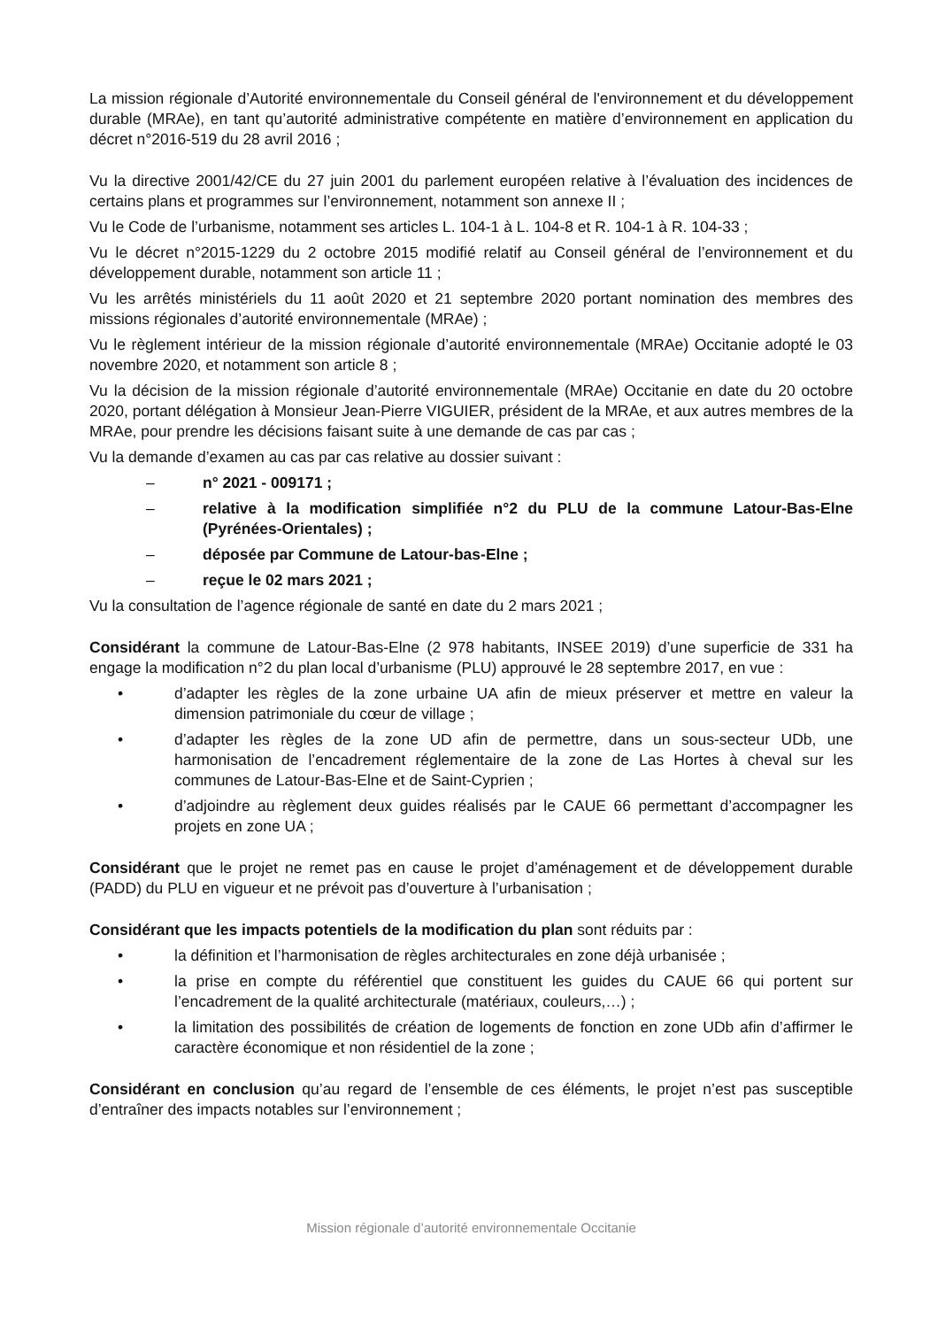La mission régionale d’Autorité environnementale du Conseil général de l'environnement et du développement durable (MRAe), en tant qu’autorité administrative compétente en matière d’environnement en application du décret n°2016-519 du 28 avril 2016 ;
Vu la directive 2001/42/CE du 27 juin 2001 du parlement européen relative à l’évaluation des incidences de certains plans et programmes sur l’environnement, notamment son annexe II ;
Vu le Code de l’urbanisme, notamment ses articles L. 104-1 à L. 104-8 et R. 104-1 à R. 104-33 ;
Vu le décret n°2015-1229 du 2 octobre 2015 modifié relatif au Conseil général de l’environnement et du développement durable, notamment son article 11 ;
Vu les arrêtés ministériels du 11 août 2020 et 21 septembre 2020 portant nomination des membres des missions régionales d’autorité environnementale (MRAe) ;
Vu le règlement intérieur de la mission régionale d’autorité environnementale (MRAe) Occitanie adopté le 03 novembre 2020, et notamment son article 8 ;
Vu la décision de la mission régionale d’autorité environnementale (MRAe) Occitanie en date du 20 octobre 2020, portant délégation à Monsieur Jean-Pierre VIGUIER, président de la MRAe, et aux autres membres de la MRAe, pour prendre les décisions faisant suite à une demande de cas par cas ;
Vu la demande d’examen au cas par cas relative au dossier suivant :
– n° 2021 - 009171 ;
– relative à la modification simplifiée n°2 du PLU de la commune Latour-Bas-Elne (Pyrénées-Orientales) ;
– déposée par Commune de Latour-bas-Elne ;
– reçue le 02 mars 2021 ;
Vu la consultation de l’agence régionale de santé en date du 2 mars 2021 ;
Considérant la commune de Latour-Bas-Elne (2 978 habitants, INSEE 2019) d’une superficie de 331 ha engage la modification n°2 du plan local d’urbanisme (PLU) approuvé le 28 septembre 2017, en vue :
• d’adapter les règles de la zone urbaine UA afin de mieux préserver et mettre en valeur la dimension patrimoniale du cœur de village ;
• d’adapter les règles de la zone UD afin de permettre, dans un sous-secteur UDb, une harmonisation de l’encadrement réglementaire de la zone de Las Hortes à cheval sur les communes de Latour-Bas-Elne et de Saint-Cyprien ;
• d’adjoindre au règlement deux guides réalisés par le CAUE 66 permettant d’accompagner les projets en zone UA ;
Considérant que le projet ne remet pas en cause le projet d’aménagement et de développement durable (PADD) du PLU en vigueur et ne prévoit pas d’ouverture à l’urbanisation ;
Considérant que les impacts potentiels de la modification du plan sont réduits par :
• la définition et l’harmonisation de règles architecturales en zone déjà urbanisée ;
• la prise en compte du référentiel que constituent les guides du CAUE 66 qui portent sur l’encadrement de la qualité architecturale (matériaux, couleurs,…) ;
• la limitation des possibilités de création de logements de fonction en zone UDb afin d’affirmer le caractère économique et non résidentiel de la zone ;
Considérant en conclusion qu’au regard de l’ensemble de ces éléments, le projet n’est pas susceptible d’entraîner des impacts notables sur l’environnement ;
Mission régionale d’autorité environnementale Occitanie